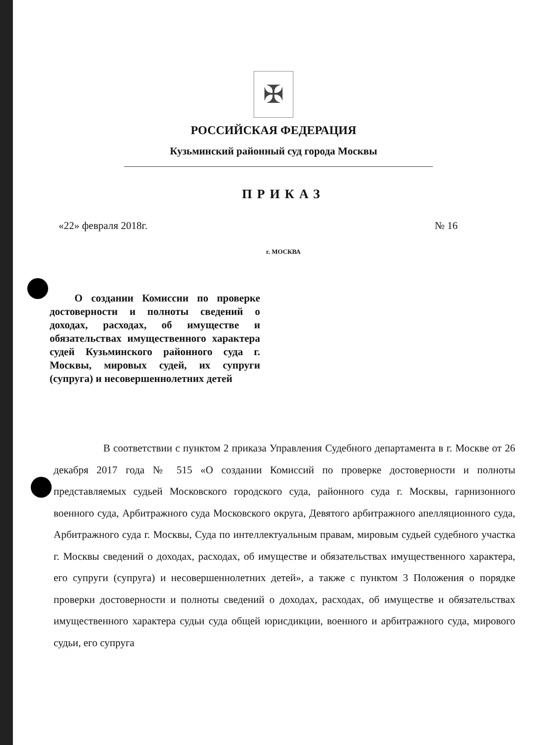✠
РОССИЙСКАЯ ФЕДЕРАЦИЯ
Кузьминский районный суд города Москвы
ПРИКАЗ
«22» февраля 2018г. № 16
г. МОСКВА
О создании Комиссии по проверке достоверности и полноты сведений о доходах, расходах, об имуществе и обязательствах имущественного характера судей Кузьминского районного суда г. Москвы, мировых судей, их супруги (супруга) и несовершеннолетних детей
В соответствии с пунктом 2 приказа Управления Судебного департамента в г. Москве от 26 декабря 2017 года № 515 «О создании Комиссий по проверке достоверности и полноты представляемых судьей Московского городского суда, районного суда г. Москвы, гарнизонного военного суда, Арбитражного суда Московского округа, Девятого арбитражного апелляционного суда, Арбитражного суда г. Москвы, Суда по интеллектуальным правам, мировым судьей судебного участка г. Москвы сведений о доходах, расходах, об имуществе и обязательствах имущественного характера, его супруги (супруга) и несовершеннолетних детей», а также с пунктом 3 Положения о порядке проверки достоверности и полноты сведений о доходах, расходах, об имуществе и обязательствах имущественного характера судьи суда общей юрисдикции, военного и арбитражного суда, мирового судьи, его супруга